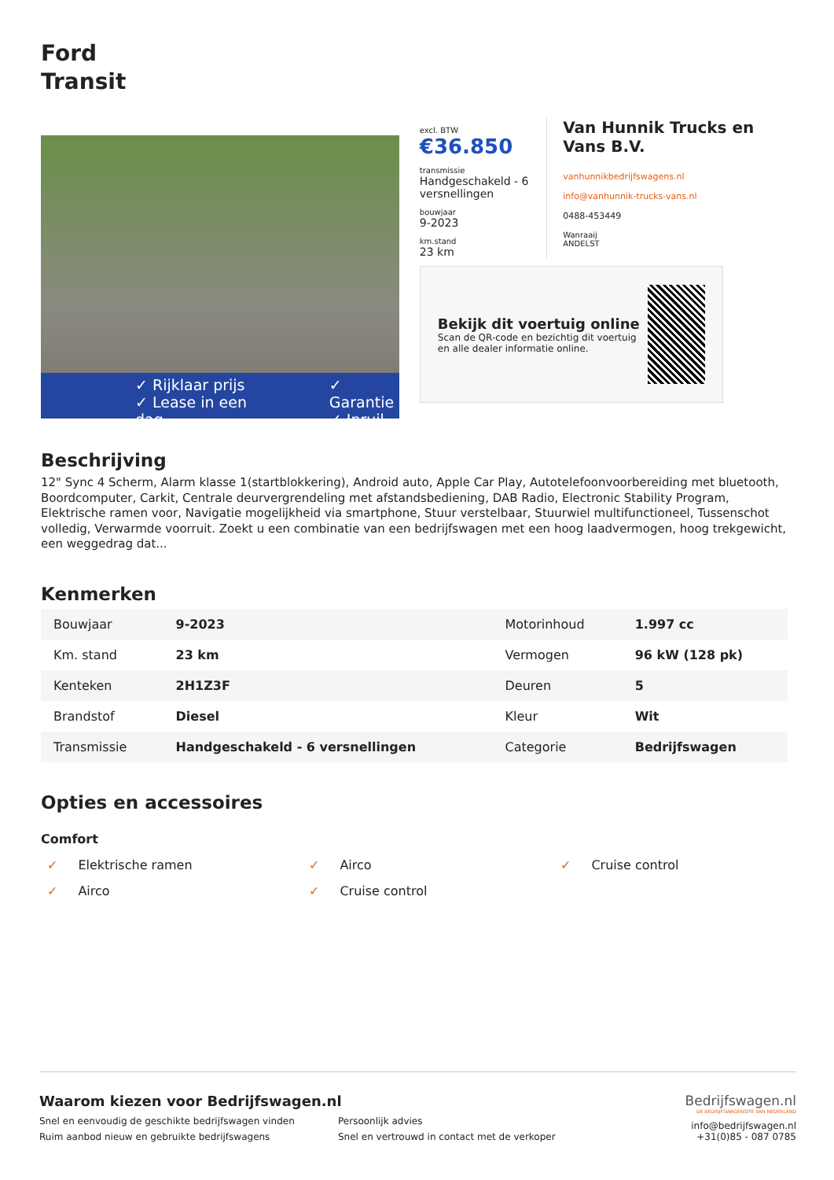Ford
Transit
✓ Rijklaar prijs
✓ Lease in een dag
✓ Garantie
✓ Inruil
excl. BTW
€36.850
transmissie
Handgeschakeld - 6 versnellingen
bouwjaar
9-2023
km.stand
23 km
Van Hunnik Trucks en Vans B.V.
vanhunnikbedrijfswagens.nl
info@vanhunnik-trucks-vans.nl
0488-453449
Wanraaij
ANDELST
Bekijk dit voertuig online
Scan de QR-code en bezichtig dit voertuig en alle dealer informatie online.
Beschrijving
12" Sync 4 Scherm, Alarm klasse 1(startblokkering), Android auto, Apple Car Play, Autotelefoonvoorbereiding met bluetooth, Boordcomputer, Carkit, Centrale deurvergrendeling met afstandsbediening, DAB Radio, Electronic Stability Program, Elektrische ramen voor, Navigatie mogelijkheid via smartphone, Stuur verstelbaar, Stuurwiel multifunctioneel, Tussenschot volledig, Verwarmde voorruit. Zoekt u een combinatie van een bedrijfswagen met een hoog laadvermogen, hoog trekgewicht, een weggedrag dat...
Kenmerken
| Bouwjaar | 9-2023 | Motorinhoud | 1.997 cc |
| Km. stand | 23 km | Vermogen | 96 kW (128 pk) |
| Kenteken | 2H1Z3F | Deuren | 5 |
| Brandstof | Diesel | Kleur | Wit |
| Transmissie | Handgeschakeld - 6 versnellingen | Categorie | Bedrijfswagen |
Opties en accessoires
Comfort
✓ Elektrische ramen
✓ Airco
✓ Cruise control
✓ Airco
✓ Cruise control
Waarom kiezen voor Bedrijfswagen.nl
Snel en eenvoudig de geschikte bedrijfswagen vinden
Persoonlijk advies
Ruim aanbod nieuw en gebruikte bedrijfswagens
Snel en vertrouwd in contact met de verkoper
Bedrijfswagen.nl
DE BEDRIJFSWAGENSITE VAN NEDERLAND
info@bedrijfswagen.nl
+31(0)85 - 087 0785